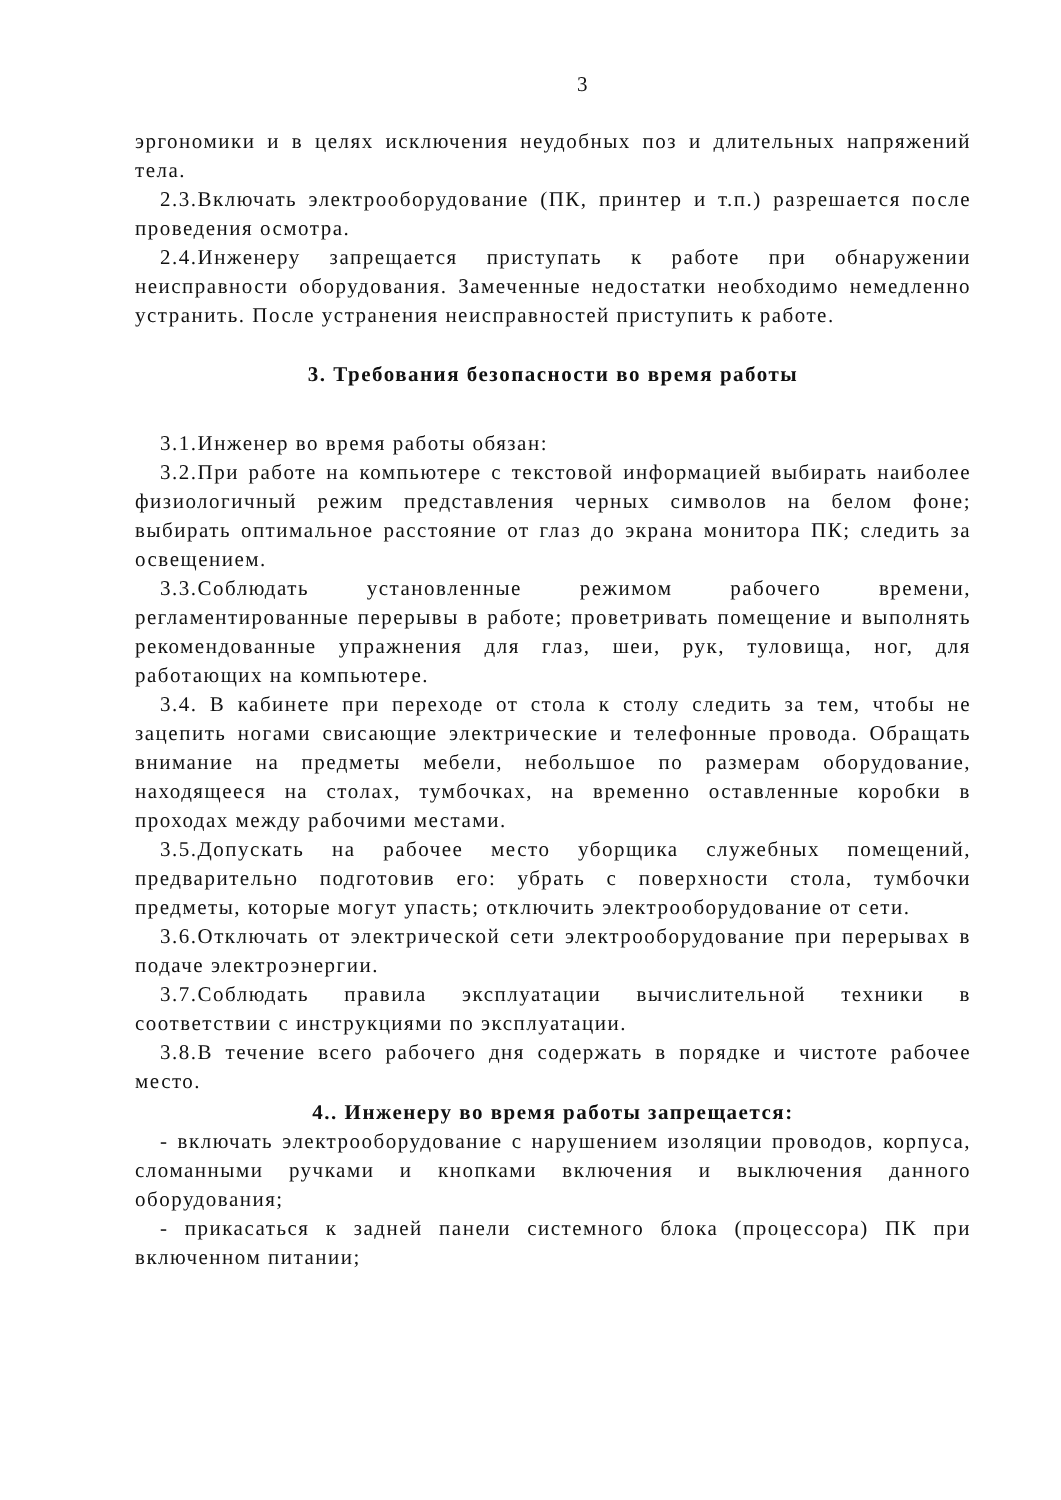3
эргономики и в целях исключения неудобных поз и длительных напряжений тела.
2.3.Включать электрооборудование (ПК, принтер и т.п.) разрешается после проведения осмотра.
2.4.Инженеру запрещается приступать к работе при обнаружении неисправности оборудования. Замеченные недостатки необходимо немедленно устранить. После устранения неисправностей приступить к работе.
3. Требования безопасности во время работы
3.1.Инженер во время работы обязан:
3.2.При работе на компьютере с текстовой информацией выбирать наиболее физиологичный режим представления черных символов на белом фоне; выбирать оптимальное расстояние от глаз до экрана монитора ПК; следить за освещением.
3.3.Соблюдать установленные режимом рабочего времени, регламентированные перерывы в работе; проветривать помещение и выполнять рекомендованные упражнения для глаз, шеи, рук, туловища, ног, для работающих на компьютере.
3.4. В кабинете при переходе от стола к столу следить за тем, чтобы не зацепить ногами свисающие электрические и телефонные провода. Обращать внимание на предметы мебели, небольшое по размерам оборудование, находящееся на столах, тумбочках, на временно оставленные коробки в проходах между рабочими местами.
3.5.Допускать на рабочее место уборщика служебных помещений, предварительно подготовив его: убрать с поверхности стола, тумбочки предметы, которые могут упасть; отключить электрооборудование от сети.
3.6.Отключать от электрической сети электрооборудование при перерывах в подаче электроэнергии.
3.7.Соблюдать правила эксплуатации вычислительной техники в соответствии с инструкциями по эксплуатации.
3.8.В течение всего рабочего дня содержать в порядке и чистоте рабочее место.
4.. Инженеру во время работы запрещается:
- включать электрооборудование с нарушением изоляции проводов, корпуса, сломанными ручками и кнопками включения и выключения данного оборудования;
- прикасаться к задней панели системного блока (процессора) ПК при включенном питании;